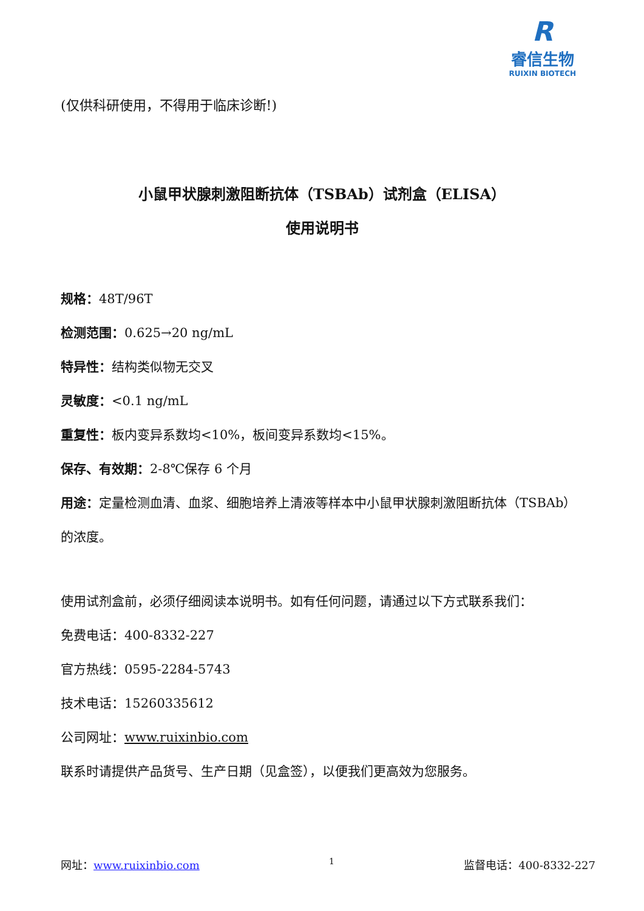R
睿信生物
RUIXIN BIOTECH
(仅供科研使用，不得用于临床诊断!)
小鼠甲状腺刺激阻断抗体（TSBAb）试剂盒（ELISA）
使用说明书
规格：48T/96T
检测范围：0.625→20 ng/mL
特异性：结构类似物无交叉
灵敏度：<0.1 ng/mL
重复性：板内变异系数均<10%，板间变异系数均<15%。
保存、有效期：2-8℃保存 6 个月
用途：定量检测血清、血浆、细胞培养上清液等样本中小鼠甲状腺刺激阻断抗体（TSBAb）的浓度。
使用试剂盒前，必须仔细阅读本说明书。如有任何问题，请通过以下方式联系我们：
免费电话：400-8332-227
官方热线：0595-2284-5743
技术电话：15260335612
公司网址：www.ruixinbio.com
联系时请提供产品货号、生产日期（见盒签），以便我们更高效为您服务。
网址：www.ruixinbio.com 1 监督电话：400-8332-227